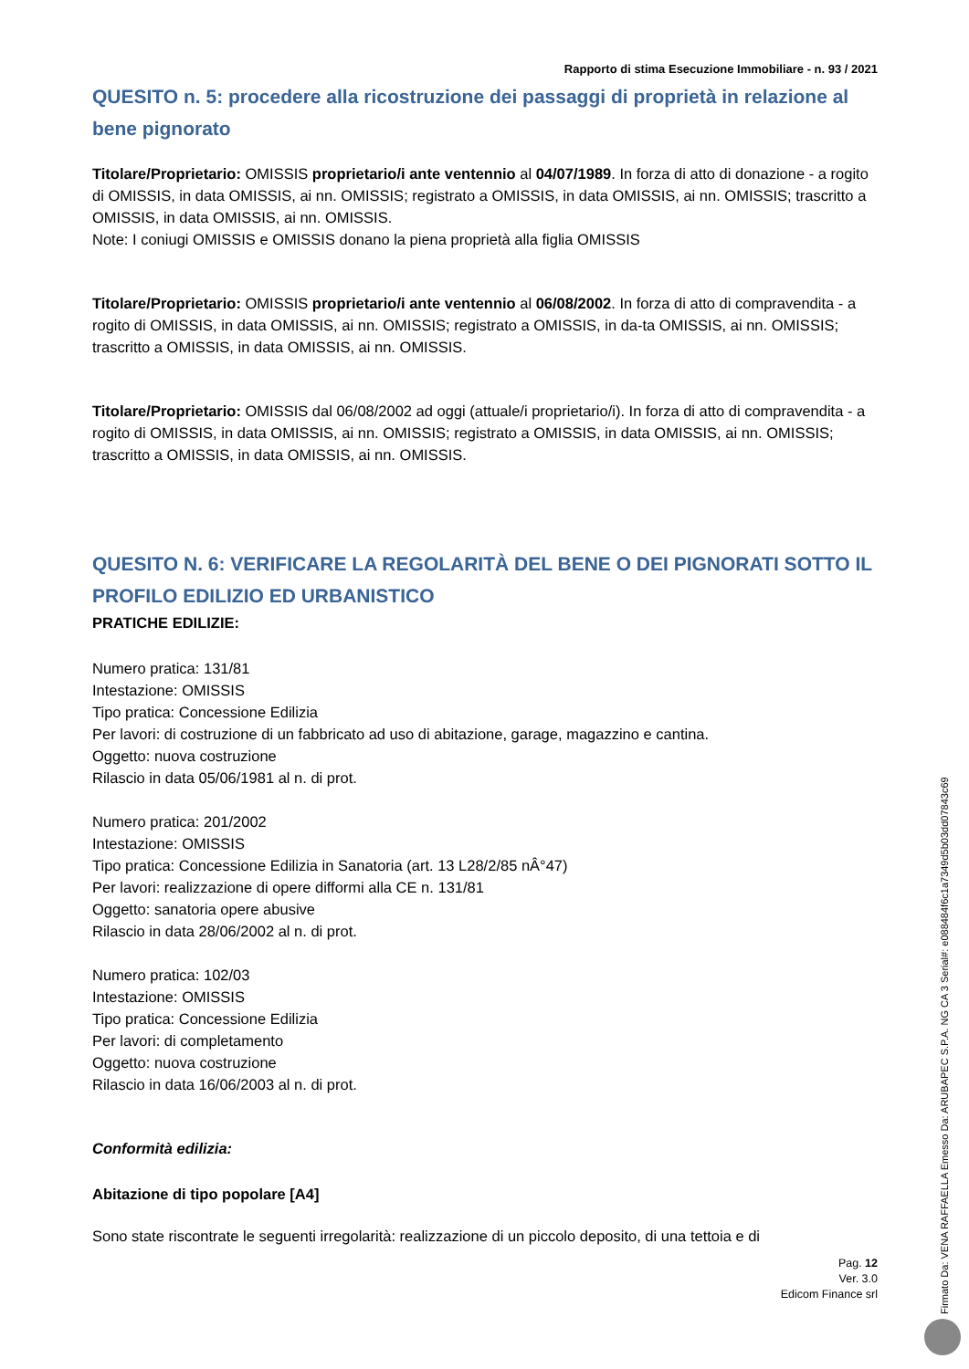Rapporto di stima Esecuzione Immobiliare - n. 93 / 2021
QUESITO n. 5: procedere alla ricostruzione dei passaggi di proprietà in relazione al bene pignorato
Titolare/Proprietario: OMISSIS proprietario/i ante ventennio al 04/07/1989. In forza di atto di donazione - a rogito di OMISSIS, in data OMISSIS, ai nn. OMISSIS; registrato a OMISSIS, in data OMISSIS, ai nn. OMISSIS; trascritto a OMISSIS, in data OMISSIS, ai nn. OMISSIS.
Note: I coniugi OMISSIS e OMISSIS donano la piena proprietà alla figlia OMISSIS
Titolare/Proprietario: OMISSIS proprietario/i ante ventennio al 06/08/2002. In forza di atto di compravendita - a rogito di OMISSIS, in data OMISSIS, ai nn. OMISSIS; registrato a OMISSIS, in da-ta OMISSIS, ai nn. OMISSIS; trascritto a OMISSIS, in data OMISSIS, ai nn. OMISSIS.
Titolare/Proprietario: OMISSIS dal 06/08/2002 ad oggi (attuale/i proprietario/i). In forza di atto di compravendita - a rogito di OMISSIS, in data OMISSIS, ai nn. OMISSIS; registrato a OMISSIS, in data OMISSIS, ai nn. OMISSIS; trascritto a OMISSIS, in data OMISSIS, ai nn. OMISSIS.
QUESITO N. 6: VERIFICARE LA REGOLARITÀ DEL BENE O DEI PIGNORATI SOTTO IL PROFILO EDILIZIO ED URBANISTICO
PRATICHE EDILIZIE:
Numero pratica: 131/81
Intestazione: OMISSIS
Tipo pratica: Concessione Edilizia
Per lavori: di costruzione di un fabbricato ad uso di abitazione, garage, magazzino e cantina.
Oggetto: nuova costruzione
Rilascio in data 05/06/1981 al n. di prot.
Numero pratica: 201/2002
Intestazione: OMISSIS
Tipo pratica: Concessione Edilizia in Sanatoria (art. 13 L28/2/85 nÂ°47)
Per lavori: realizzazione di opere difformi alla CE n. 131/81
Oggetto: sanatoria opere abusive
Rilascio in data 28/06/2002 al n. di prot.
Numero pratica: 102/03
Intestazione: OMISSIS
Tipo pratica: Concessione Edilizia
Per lavori: di completamento
Oggetto: nuova costruzione
Rilascio in data 16/06/2003 al n. di prot.
Conformità edilizia:
Abitazione di tipo popolare [A4]
Sono state riscontrate le seguenti irregolarità: realizzazione di un piccolo deposito, di una tettoia e di
Pag. 12
Ver. 3.0
Edicom Finance srl
Firmato Da: VENA RAFFAELLA Emesso Da: ARUBAPEC S.P.A. NG CA 3 Serial#: e088484f6c1a7349d5b03dd07843c69